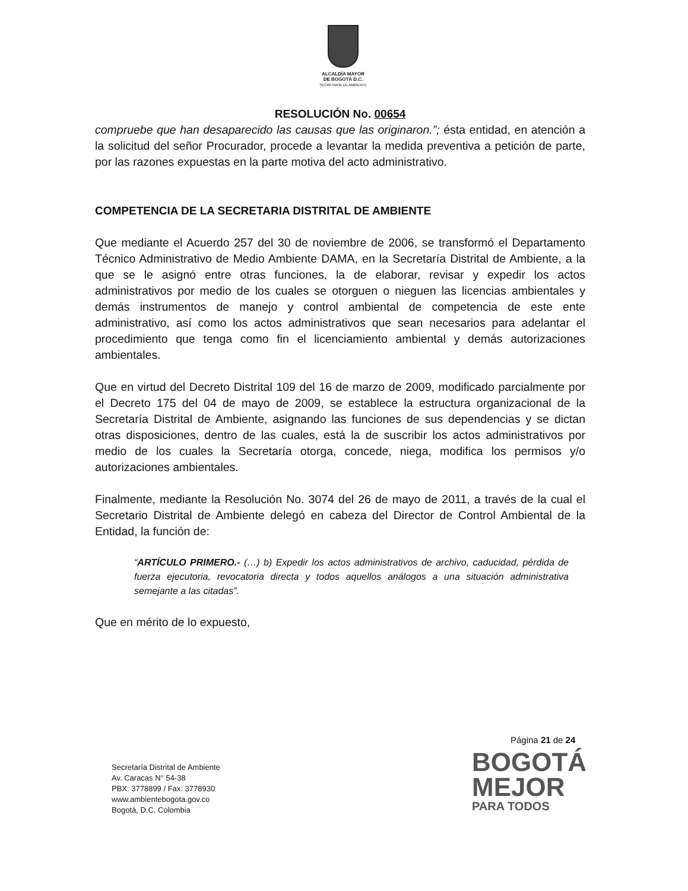ALCALDÍA MAYOR
DE BOGOTÁ D.C.
SECRETARÍA DE AMBIENTE
RESOLUCIÓN No. 00654
compruebe que han desaparecido las causas que las originaron.”; ésta entidad, en atención a la solicitud del señor Procurador, procede a levantar la medida preventiva a petición de parte, por las razones expuestas en la parte motiva del acto administrativo.
COMPETENCIA DE LA SECRETARIA DISTRITAL DE AMBIENTE
Que mediante el Acuerdo 257 del 30 de noviembre de 2006, se transformó el Departamento Técnico Administrativo de Medio Ambiente DAMA, en la Secretaría Distrital de Ambiente, a la que se le asignó entre otras funciones, la de elaborar, revisar y expedir los actos administrativos por medio de los cuales se otorguen o nieguen las licencias ambientales y demás instrumentos de manejo y control ambiental de competencia de este ente administrativo, así como los actos administrativos que sean necesarios para adelantar el procedimiento que tenga como fin el licenciamiento ambiental y demás autorizaciones ambientales.
Que en virtud del Decreto Distrital 109 del 16 de marzo de 2009, modificado parcialmente por el Decreto 175 del 04 de mayo de 2009, se establece la estructura organizacional de la Secretaría Distrital de Ambiente, asignando las funciones de sus dependencias y se dictan otras disposiciones, dentro de las cuales, está la de suscribir los actos administrativos por medio de los cuales la Secretaría otorga, concede, niega, modifica los permisos y/o autorizaciones ambientales.
Finalmente, mediante la Resolución No. 3074 del 26 de mayo de 2011, a través de la cual el Secretario Distrital de Ambiente delegó en cabeza del Director de Control Ambiental de la Entidad, la función de:
“ARTÍCULO PRIMERO.- (…) b) Expedir los actos administrativos de archivo, caducidad, pérdida de fuerza ejecutoria, revocatoria directa y todos aquellos análogos a una situación administrativa semejante a las citadas”.
Que en mérito de lo expuesto,
Página 21 de 24
Secretaría Distrital de Ambiente
Av. Caracas N° 54-38
PBX: 3778899 / Fax: 3778930
www.ambientebogota.gov.co
Bogotá, D.C. Colombia
BOGOTÁ
MEJOR
PARA TODOS